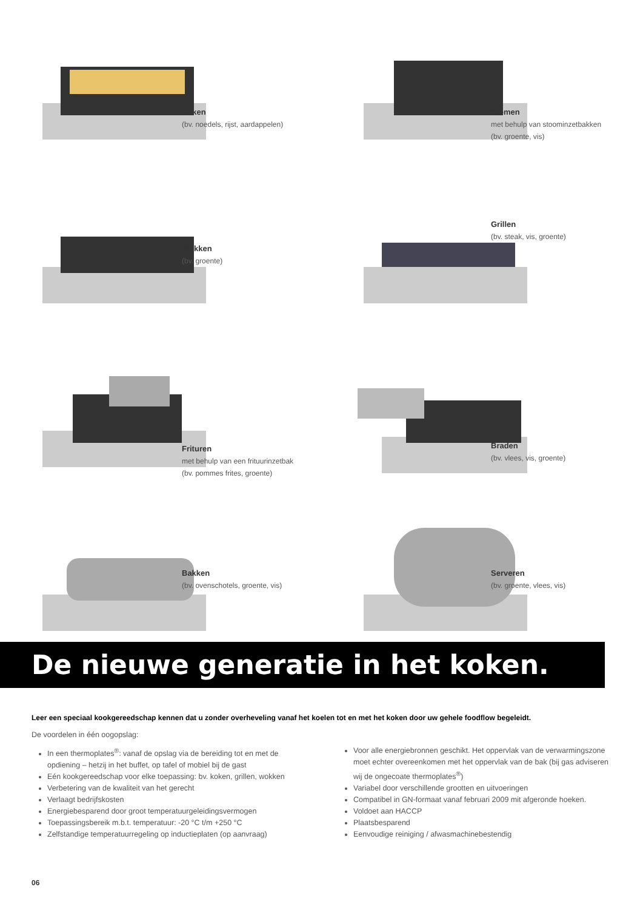Koken
(bv. noedels, rijst, aardappelen)
Stomen
met behulp van stoominzetbakken
(bv. groente, vis)
Wokken
(bv. groente)
Grillen
(bv. steak, vis, groente)
Frituren
met behulp van een frituurinzetbak
(bv. pommes frites, groente)
Braden
(bv. vlees, vis, groente)
Bakken
(bv. ovenschotels, groente, vis)
Serveren
(bv. groente, vlees, vis)
De nieuwe generatie in het koken.
Leer een speciaal kookgereedschap kennen dat u zonder overheveling vanaf het koelen tot en met het koken door uw gehele foodflow begeleidt.
De voordelen in één oogopslag:
In een thermoplates<sup>®</sup>: vanaf de opslag via de bereiding tot en met de opdiening – hetzij in het buffet, op tafel of mobiel bij de gast
Eén kookgereedschap voor elke toepassing: bv. koken, grillen, wokken
Verbetering van de kwaliteit van het gerecht
Verlaagt bedrijfskosten
Energiebesparend door groot temperatuurgeleidingsvermogen
Toepassingsbereik m.b.t. temperatuur: -20 °C t/m +250 °C
Zelfstandige temperatuurregeling op inductieplaten (op aanvraag)
Voor alle energiebronnen geschikt. Het oppervlak van de verwarmingszone moet echter overeenkomen met het oppervlak van de bak (bij gas adviseren wij de ongecoate thermoplates<sup>®</sup>)
Variabel door verschillende grootten en uitvoeringen
Compatibel in GN-formaat vanaf februari 2009 mit afgeronde hoeken.
Voldoet aan HACCP
Plaatsbesparend
Eenvoudige reiniging / afwasmachinebestendig
06